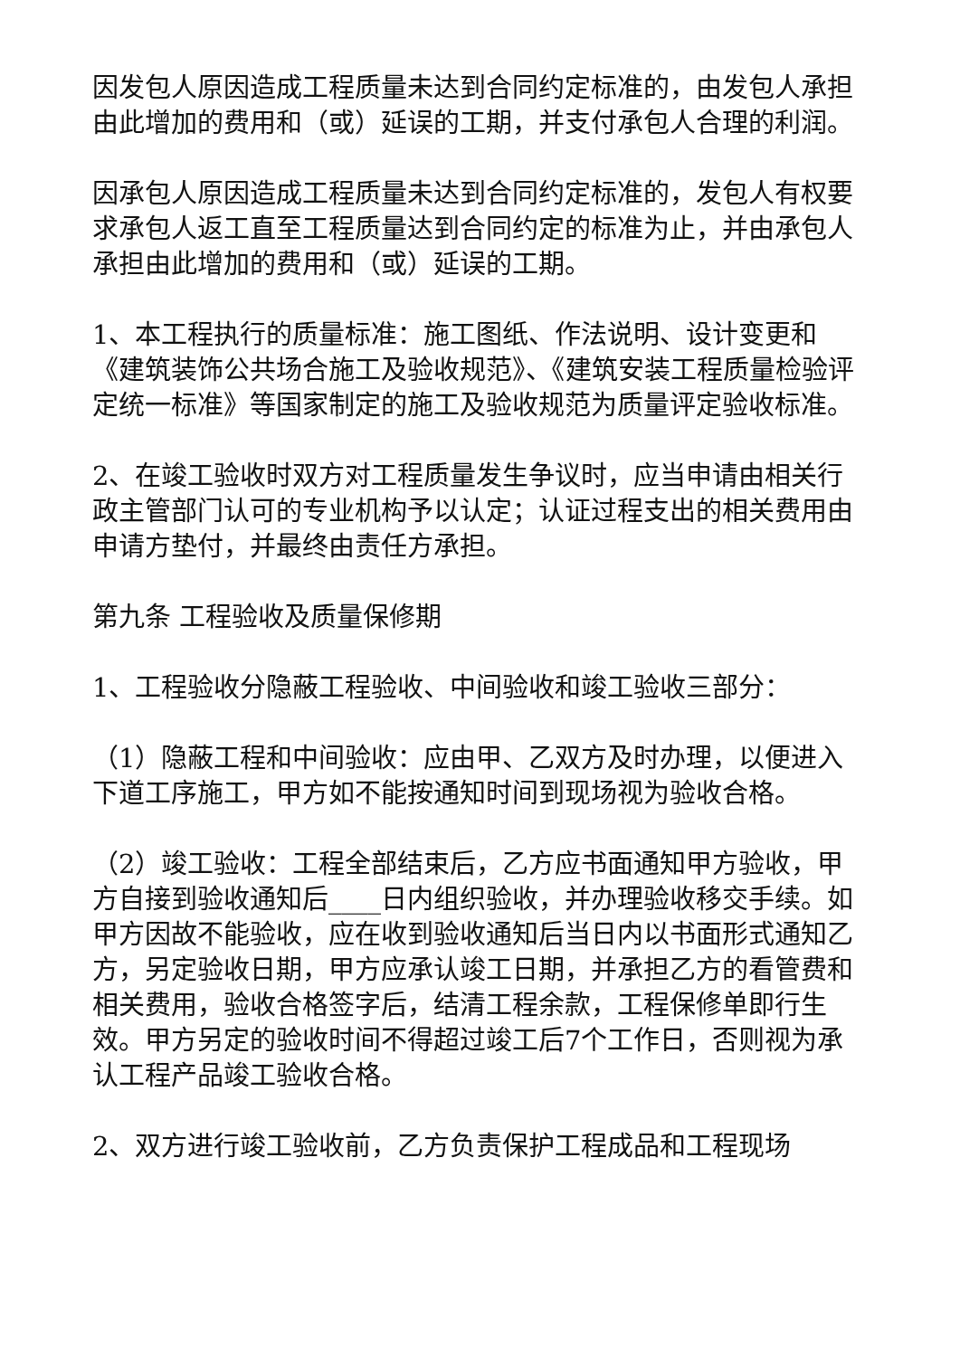因发包人原因造成工程质量未达到合同约定标准的，由发包人承担由此增加的费用和（或）延误的工期，并支付承包人合理的利润。
因承包人原因造成工程质量未达到合同约定标准的，发包人有权要求承包人返工直至工程质量达到合同约定的标准为止，并由承包人承担由此增加的费用和（或）延误的工期。
1、本工程执行的质量标准：施工图纸、作法说明、设计变更和《建筑装饰公共场合施工及验收规范》、《建筑安装工程质量检验评定统一标准》等国家制定的施工及验收规范为质量评定验收标准。
2、在竣工验收时双方对工程质量发生争议时，应当申请由相关行政主管部门认可的专业机构予以认定；认证过程支出的相关费用由申请方垫付，并最终由责任方承担。
第九条 工程验收及质量保修期
1、工程验收分隐蔽工程验收、中间验收和竣工验收三部分：
（1）隐蔽工程和中间验收：应由甲、乙双方及时办理，以便进入下道工序施工，甲方如不能按通知时间到现场视为验收合格。
（2）竣工验收：工程全部结束后，乙方应书面通知甲方验收，甲方自接到验收通知后____日内组织验收，并办理验收移交手续。如甲方因故不能验收，应在收到验收通知后当日内以书面形式通知乙方，另定验收日期，甲方应承认竣工日期，并承担乙方的看管费和相关费用，验收合格签字后，结清工程余款，工程保修单即行生效。甲方另定的验收时间不得超过竣工后7个工作日，否则视为承认工程产品竣工验收合格。
2、双方进行竣工验收前，乙方负责保护工程成品和工程现场